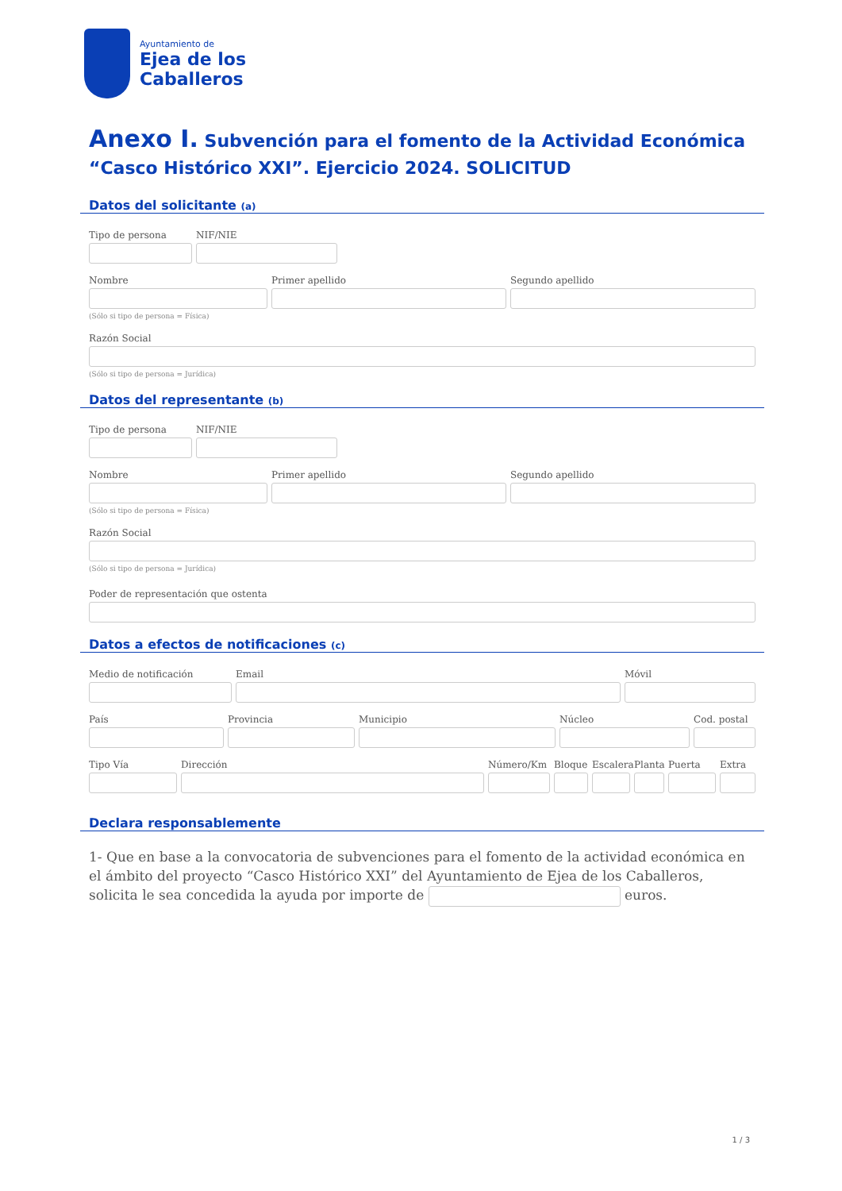Ayuntamiento de
Ejea de los
Caballeros
Anexo I. Subvención para el fomento de la Actividad Económica “Casco Histórico XXI”. Ejercicio 2024. SOLICITUD
Datos del solicitante (a)
Tipo de persona NIF/NIE
Nombre Primer apellido Segundo apellido
(Sólo si tipo de persona = Física)
Razón Social
(Sólo si tipo de persona = Jurídica)
Datos del representante (b)
Tipo de persona NIF/NIE
Nombre Primer apellido Segundo apellido
(Sólo si tipo de persona = Física)
Razón Social
(Sólo si tipo de persona = Jurídica)
Poder de representación que ostenta
Datos a efectos de notificaciones (c)
Medio de notificación Email Móvil
País Provincia Municipio Núcleo Cod. postal
Tipo Vía Dirección Número/Km Bloque
Escalera
Planta
Puerta Extra
Declara responsablemente
1- Que en base a la convocatoria de subvenciones para el fomento de la actividad económica en el ámbito del proyecto “Casco Histórico XXI” del Ayuntamiento de Ejea de los Caballeros, solicita le sea concedida la ayuda por importe de euros.
1 / 3